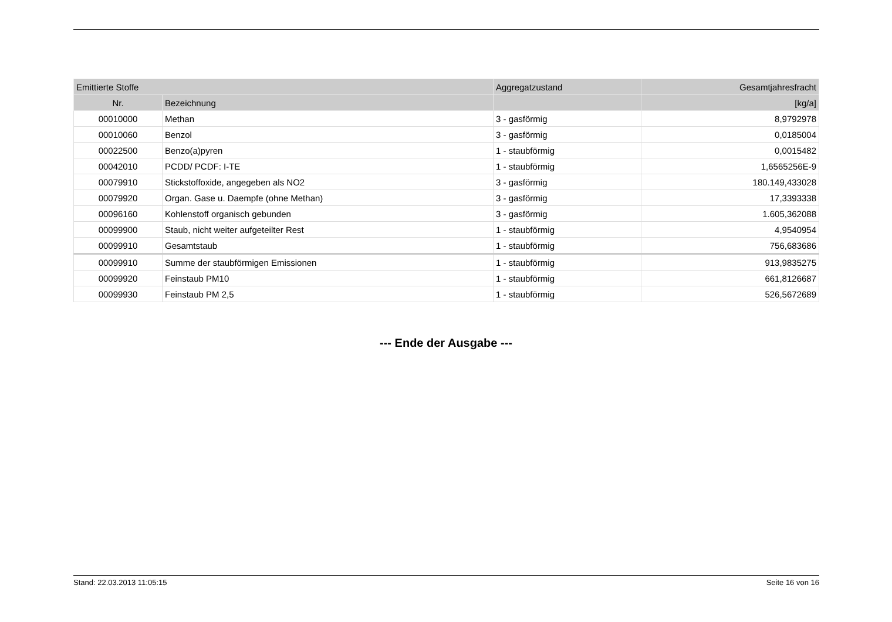| Emittierte Stoffe | | Aggregatzustand | Gesamtjahresfracht |
| --- | --- | --- | --- |
| Nr. | Bezeichnung | | [kg/a] |
| 00010000 | Methan | 3 - gasförmig | 8,9792978 |
| 00010060 | Benzol | 3 - gasförmig | 0,0185004 |
| 00022500 | Benzo(a)pyren | 1 - staubförmig | 0,0015482 |
| 00042010 | PCDD/ PCDF: I-TE | 1 - staubförmig | 1,6565256E-9 |
| 00079910 | Stickstoffoxide, angegeben als NO2 | 3 - gasförmig | 180.149,433028 |
| 00079920 | Organ. Gase u. Daempfe (ohne Methan) | 3 - gasförmig | 17,3393338 |
| 00096160 | Kohlenstoff organisch gebunden | 3 - gasförmig | 1.605,362088 |
| 00099900 | Staub, nicht weiter aufgeteilter Rest | 1 - staubförmig | 4,9540954 |
| 00099910 | Gesamtstaub | 1 - staubförmig | 756,683686 |
| 00099910 | Summe der staubförmigen Emissionen | 1 - staubförmig | 913,9835275 |
| 00099920 | Feinstaub PM10 | 1 - staubförmig | 661,8126687 |
| 00099930 | Feinstaub PM 2,5 | 1 - staubförmig | 526,5672689 |
--- Ende der Ausgabe ---
Stand: 22.03.2013 11:05:15 Seite 16 von 16